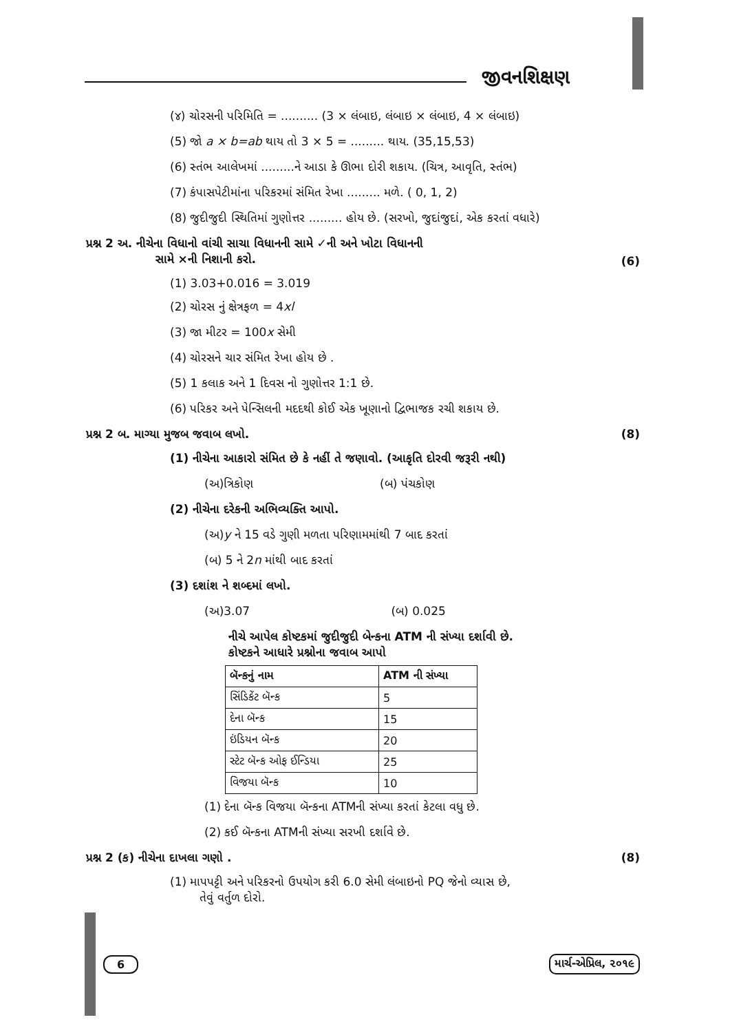જીવનશિક્ષણ
(૪) ચોરસની પરિમિતિ = .......... (3 × લંબાઇ, લંબાઇ × લંબાઇ, 4 × લંબાઇ)
(5) જો a × b=ab થાય તો 3 × 5 = ......... થાય. (35,15,53)
(6) સ્તંભ આલેખમાં .........ને આડા કે ઊભા દોરી શકાય. (ચિત્ર, આવૃતિ, સ્તંભ)
(7) કંપાસપેટીમાંના પરિકરમાં સંમિત રેખા ......... મળે. ( 0, 1, 2)
(8) જુદીજુદી સ્થિતિમાં ગુણોત્તર ......... હોય છે. (સરખો, જુદાંજુદાં, એક કરતાં વધારે)
પ્રશ્ન 2 અ. નીચેના વિધાનો વાંચી સાચા વિધાનની સામે ✓ની અને ખોટા વિધાનની
સામે ×ની નિશાની કરો. (6)
(1) 3.03+0.016 = 3.019
(2) ચોરસ નું ક્ષેત્રફળ = 4xl
(3) જા મીટર = 100x સેમી
(4) ચોરસને ચાર સંમિત રેખા હોય છે .
(5) 1 કલાક અને 1 દિવસ નો ગુણોત્તર 1:1 છે.
(6) પરિકર અને પેન્સિલની મદદથી કોઈ એક ખૂણાનો દ્વિભાજક રચી શકાય છે.
પ્રશ્ન 2 બ. માગ્યા મુજબ જવાબ લખો. (8)
(1) નીચેના આકારો સંમિત છે કે નહીં તે જણાવો. (આકૃતિ દોરવી જરૂરી નથી)
(અ)ત્રિકોણ (બ) પંચકોણ
(2) નીચેના દરેકની અભિવ્યક્તિ આપો.
(અ)y ને 15 વડે ગુણી મળતા પરિણામમાંથી 7 બાદ કરતાં
(બ) 5 ને 2n માંથી બાદ કરતાં
(3) દશાંશ ને શબ્દમાં લખો.
(અ)3.07 (બ) 0.025
નીચે આપેલ કોષ્ટકમાં જુદીજુદી બેન્કના ATM ની સંખ્યા દર્શાવી છે.
કોષ્ટકને આધારે પ્રશ્નોના જવાબ આપો
| બૅન્કનું નામ | ATM ની સંખ્યા |
| --- | --- |
| સિંડિકેંટ બૅન્ક | 5 |
| દેના બૅન્ક | 15 |
| ઇંડિયન બૅન્ક | 20 |
| સ્ટેટ બૅન્ક ઓફ ઈન્ડિયા | 25 |
| વિજયા બૅન્ક | 10 |
(1) દેના બૅન્ક વિજયા બૅન્કના ATMની સંખ્યા કરતાં કેટલા વધુ છે.
(2) કઈ બૅન્કના ATMની સંખ્યા સરખી દર્શાવે છે.
પ્રશ્ન 2 (ક) નીચેના દાખલા ગણો . (8)
(1) માપપટ્ટી અને પરિકરનો ઉપયોગ કરી 6.0 સેમી લંબાઇનો PQ જેનો વ્યાસ છે,
તેવું વર્તુળ દોરો.
6 માર્ચ-એપ્રિલ, ૨૦૧૯